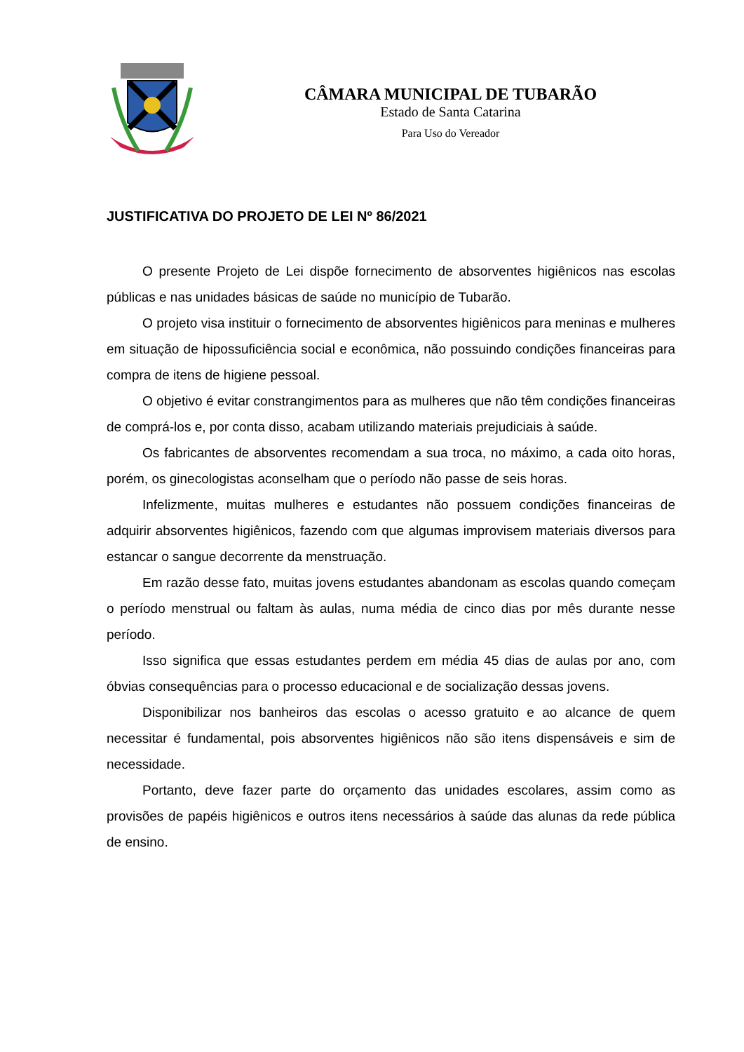CÂMARA MUNICIPAL DE TUBARÃO
Estado de Santa Catarina
Para Uso do Vereador
JUSTIFICATIVA DO PROJETO DE LEI Nº 86/2021
O presente Projeto de Lei dispõe fornecimento de absorventes higiênicos nas escolas públicas e nas unidades básicas de saúde no município de Tubarão.
O projeto visa instituir o fornecimento de absorventes higiênicos para meninas e mulheres em situação de hipossuficiência social e econômica, não possuindo condições financeiras para compra de itens de higiene pessoal.
O objetivo é evitar constrangimentos para as mulheres que não têm condições financeiras de comprá-los e, por conta disso, acabam utilizando materiais prejudiciais à saúde.
Os fabricantes de absorventes recomendam a sua troca, no máximo, a cada oito horas, porém, os ginecologistas aconselham que o período não passe de seis horas.
Infelizmente, muitas mulheres e estudantes não possuem condições financeiras de adquirir absorventes higiênicos, fazendo com que algumas improvisem materiais diversos para estancar o sangue decorrente da menstruação.
Em razão desse fato, muitas jovens estudantes abandonam as escolas quando começam o período menstrual ou faltam às aulas, numa média de cinco dias por mês durante nesse período.
Isso significa que essas estudantes perdem em média 45 dias de aulas por ano, com óbvias consequências para o processo educacional e de socialização dessas jovens.
Disponibilizar nos banheiros das escolas o acesso gratuito e ao alcance de quem necessitar é fundamental, pois absorventes higiênicos não são itens dispensáveis e sim de necessidade.
Portanto, deve fazer parte do orçamento das unidades escolares, assim como as provisões de papéis higiênicos e outros itens necessários à saúde das alunas da rede pública de ensino.